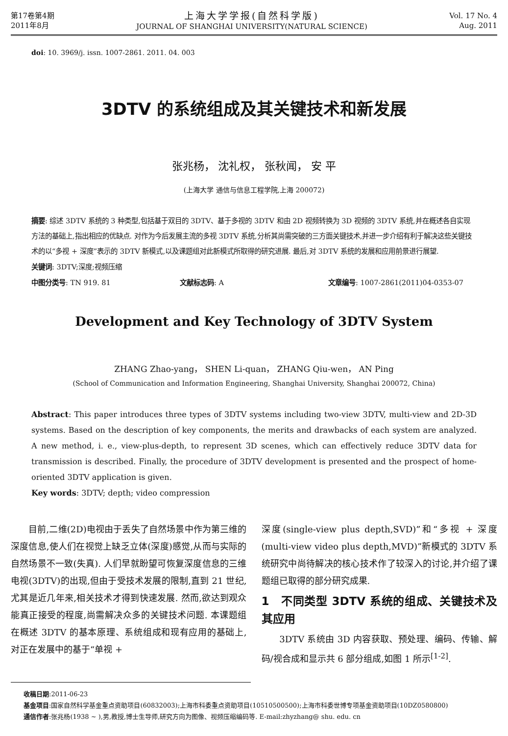第17卷第4期
2011年8月
上海大学学报(自然科学版)
JOURNAL OF SHANGHAI UNIVERSITY(NATURAL SCIENCE)
Vol. 17 No. 4
Aug. 2011
doi: 10. 3969/j. issn. 1007-2861. 2011. 04. 003
3DTV 的系统组成及其关键技术和新发展
张兆杨， 沈礼权， 张秋闻， 安 平
(上海大学 通信与信息工程学院,上海 200072)
摘要: 综述 3DTV 系统的 3 种类型,包括基于双目的 3DTV、基于多视的 3DTV 和由 2D 视频转换为 3D 视频的 3DTV 系统,并在概述各自实现方法的基础上,指出相应的优缺点. 对作为今后发展主流的多视 3DTV 系统,分析其尚需突破的三方面关键技术,并进一步介绍有利于解决这些关键技术的以“多视 + 深度”表示的 3DTV 新模式,以及课题组对此新模式所取得的研究进展. 最后,对 3DTV 系统的发展和应用前景进行展望.
关键词: 3DTV;深度;视频压缩
中图分类号: TN 919. 81 文献标志码: A 文章编号: 1007-2861(2011)04-0353-07
Development and Key Technology of 3DTV System
ZHANG Zhao-yang， SHEN Li-quan， ZHANG Qiu-wen， AN Ping
(School of Communication and Information Engineering, Shanghai University, Shanghai 200072, China)
Abstract: This paper introduces three types of 3DTV systems including two-view 3DTV, multi-view and 2D-3D systems. Based on the description of key components, the merits and drawbacks of each system are analyzed. A new method, i. e., view-plus-depth, to represent 3D scenes, which can effectively reduce 3DTV data for transmission is described. Finally, the procedure of 3DTV development is presented and the prospect of home-oriented 3DTV application is given.
Key words: 3DTV; depth; video compression
　　目前,二维(2D)电视由于丢失了自然场景中作为第三维的深度信息,使人们在视觉上缺乏立体(深度)感觉,从而与实际的自然场景不一致(失真). 人们早就盼望可恢复深度信息的三维电视(3DTV)的出现,但由于受技术发展的限制,直到 21 世纪,尤其是近几年来,相关技术才得到快速发展. 然而,欲达到观众能真正接受的程度,尚需解决众多的关键技术问题. 本课题组在概述 3DTV 的基本原理、系统组成和现有应用的基础上,对正在发展中的基于“单视 +
深度(single-view plus depth,SVD)”和“多视 + 深度(multi-view video plus depth,MVD)”新模式的 3DTV 系统研究中尚待解决的核心技术作了较深入的讨论,并介绍了课题组已取得的部分研究成果.
1　不同类型 3DTV 系统的组成、关键技术及其应用
　　3DTV 系统由 3D 内容获取、预处理、编码、传输、解码/视合成和显示共 6 部分组成,如图 1 所示<sup>[1-2]</sup>.
　　收稿日期:2011-06-23
　　基金项目:国家自然科学基金重点资助项目(60832003);上海市科委重点资助项目(10510500500);上海市科委世博专项基金资助项目(10DZ0580800)
　　通信作者:张兆杨(1938 ~ ),男,教授,博士生导师,研究方向为图像、视频压缩编码等. E-mail:zhyzhang@ shu. edu. cn